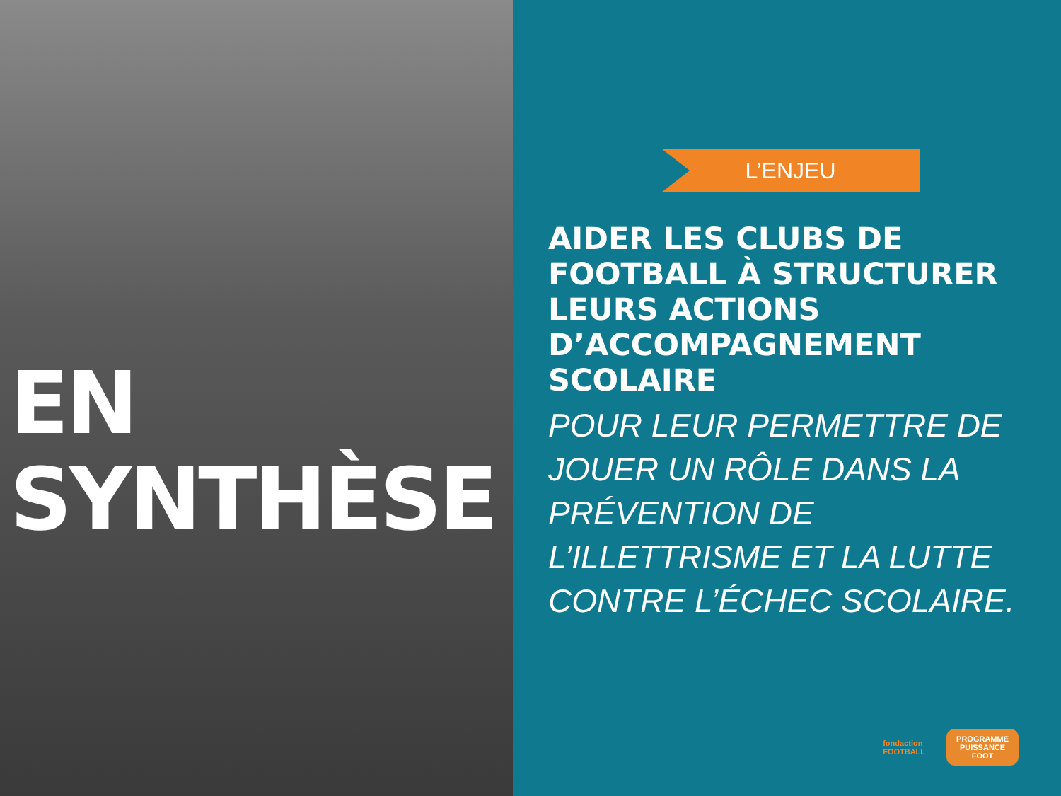EN
SYNTHÈSE
L’ENJEU
AIDER LES CLUBS DE FOOTBALL À STRUCTURER LEURS ACTIONS D’ACCOMPAGNEMENT SCOLAIRE
POUR LEUR PERMETTRE DE JOUER UN RÔLE DANS LA PRÉVENTION DE L’ILLETTRISME ET LA LUTTE CONTRE L’ÉCHEC SCOLAIRE.
fondaction
FOOTBALL
PROGRAMME
PUISSANCE
FOOT